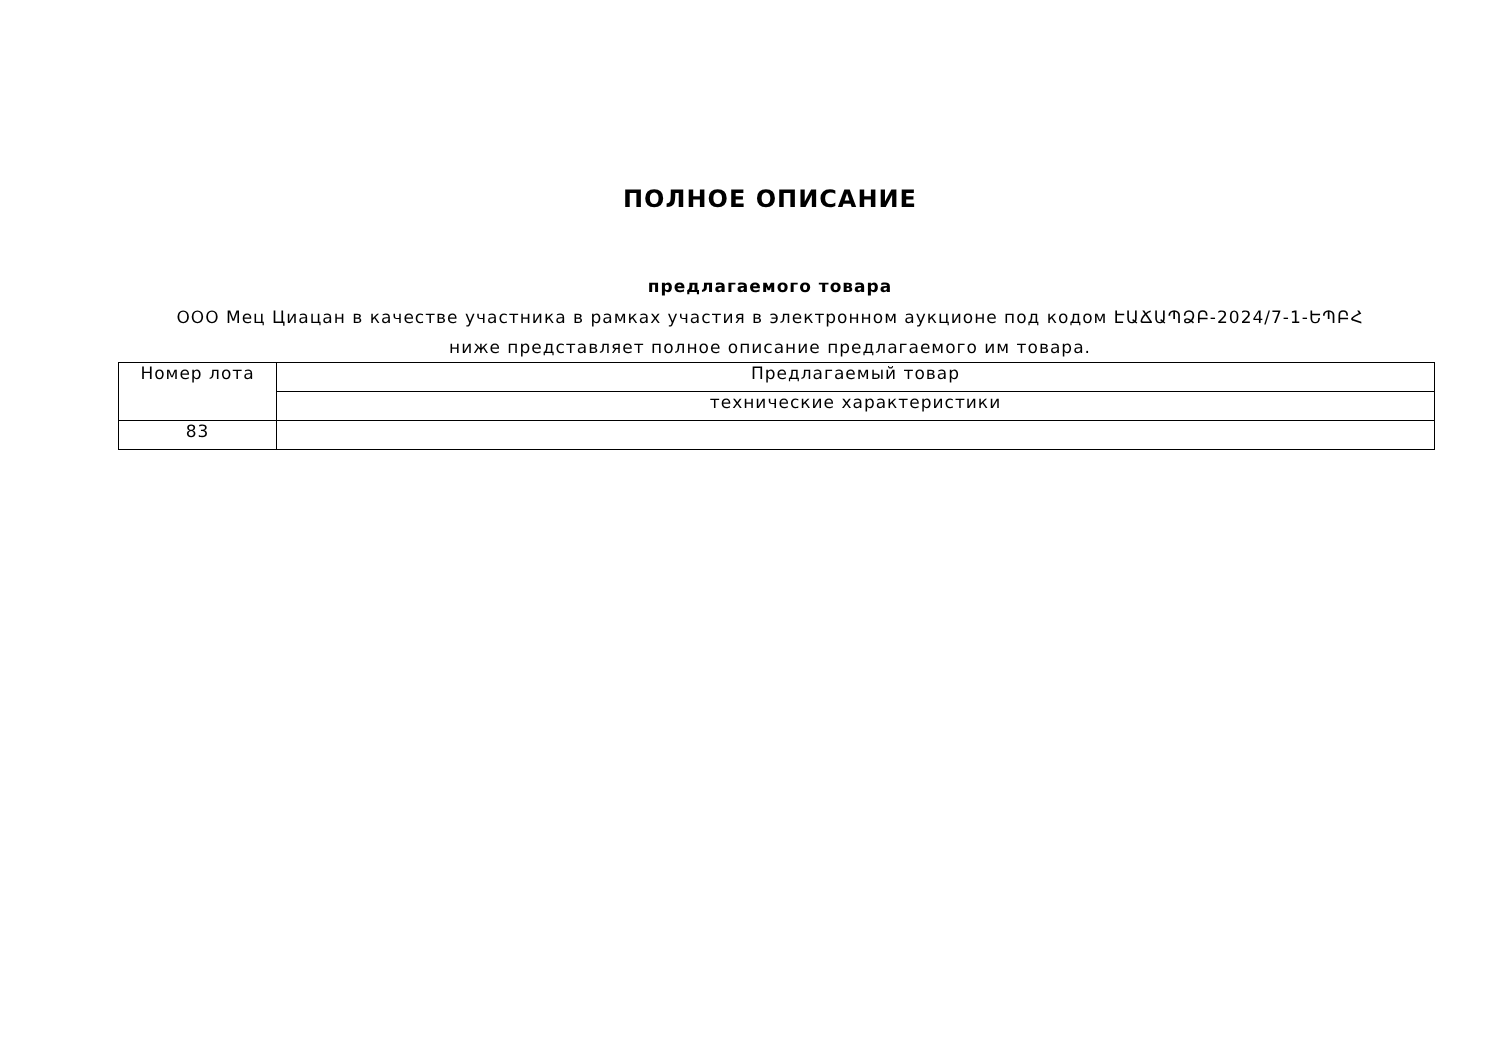ПОЛНОЕ ОПИСАНИЕ
предлагаемого товара
ООО Мец Циацан в качестве участника в рамках участия в электронном аукционе под кодом ԷԱՃԱՊՁԲ-2024/7-1-ԵՊԲՀ ниже представляет полное описание предлагаемого им товара.
| Номер лота | Предлагаемый товар |
| | технические характеристики |
| 83 | |